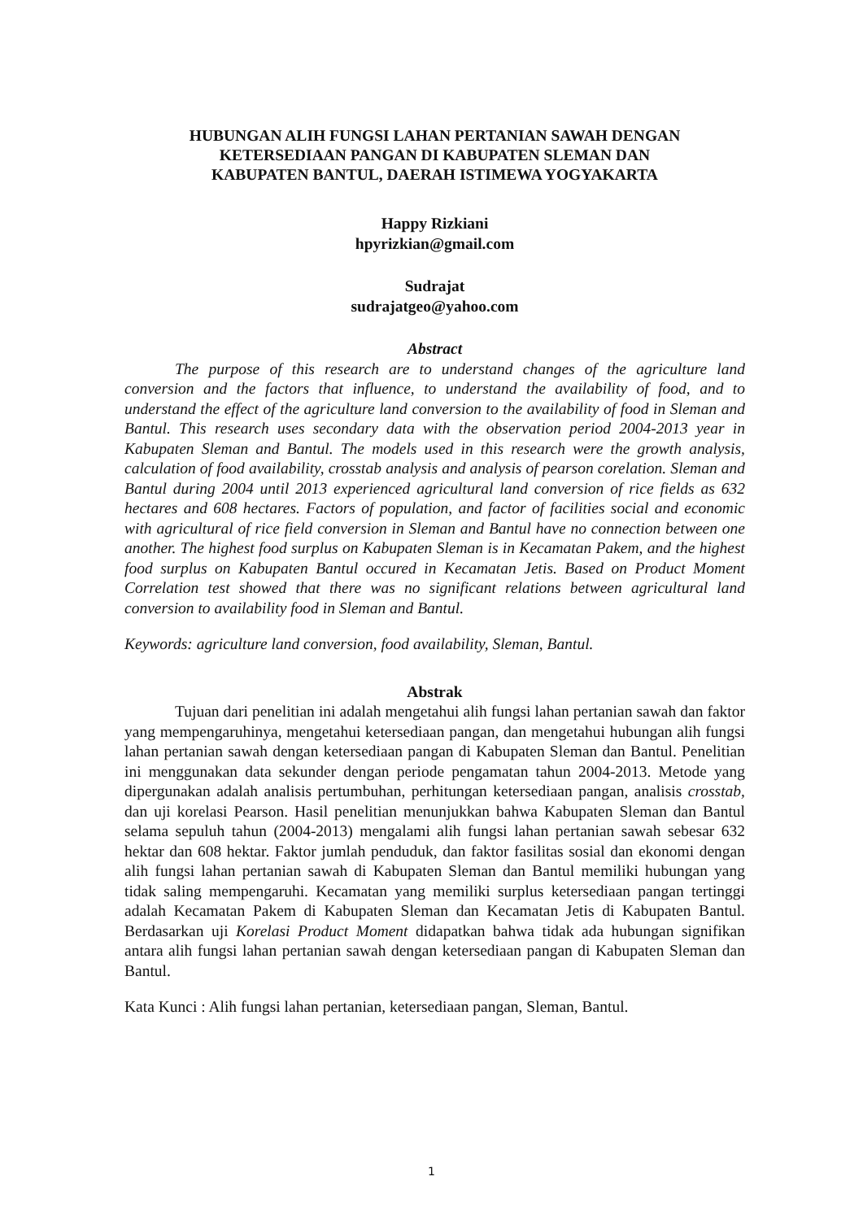HUBUNGAN ALIH FUNGSI LAHAN PERTANIAN SAWAH DENGAN
KETERSEDIAAN PANGAN DI KABUPATEN SLEMAN DAN
KABUPATEN BANTUL, DAERAH ISTIMEWA YOGYAKARTA
Happy Rizkiani
hpyrizkian@gmail.com
Sudrajat
sudrajatgeo@yahoo.com
Abstract
The purpose of this research are to understand changes of the agriculture land conversion and the factors that influence, to understand the availability of food, and to understand the effect of the agriculture land conversion to the availability of food in Sleman and Bantul. This research uses secondary data with the observation period 2004-2013 year in Kabupaten Sleman and Bantul. The models used in this research were the growth analysis, calculation of food availability, crosstab analysis and analysis of pearson corelation. Sleman and Bantul during 2004 until 2013 experienced agricultural land conversion of rice fields as 632 hectares and 608 hectares. Factors of population, and factor of facilities social and economic with agricultural of rice field conversion in Sleman and Bantul have no connection between one another. The highest food surplus on Kabupaten Sleman is in Kecamatan Pakem, and the highest food surplus on Kabupaten Bantul occured in Kecamatan Jetis. Based on Product Moment Correlation test showed that there was no significant relations between agricultural land conversion to availability food in Sleman and Bantul.
Keywords: agriculture land conversion, food availability, Sleman, Bantul.
Abstrak
Tujuan dari penelitian ini adalah mengetahui alih fungsi lahan pertanian sawah dan faktor yang mempengaruhinya, mengetahui ketersediaan pangan, dan mengetahui hubungan alih fungsi lahan pertanian sawah dengan ketersediaan pangan di Kabupaten Sleman dan Bantul. Penelitian ini menggunakan data sekunder dengan periode pengamatan tahun 2004-2013. Metode yang dipergunakan adalah analisis pertumbuhan, perhitungan ketersediaan pangan, analisis crosstab, dan uji korelasi Pearson. Hasil penelitian menunjukkan bahwa Kabupaten Sleman dan Bantul selama sepuluh tahun (2004-2013) mengalami alih fungsi lahan pertanian sawah sebesar 632 hektar dan 608 hektar. Faktor jumlah penduduk, dan faktor fasilitas sosial dan ekonomi dengan alih fungsi lahan pertanian sawah di Kabupaten Sleman dan Bantul memiliki hubungan yang tidak saling mempengaruhi. Kecamatan yang memiliki surplus ketersediaan pangan tertinggi adalah Kecamatan Pakem di Kabupaten Sleman dan Kecamatan Jetis di Kabupaten Bantul. Berdasarkan uji Korelasi Product Moment didapatkan bahwa tidak ada hubungan signifikan antara alih fungsi lahan pertanian sawah dengan ketersediaan pangan di Kabupaten Sleman dan Bantul.
Kata Kunci : Alih fungsi lahan pertanian, ketersediaan pangan, Sleman, Bantul.
1